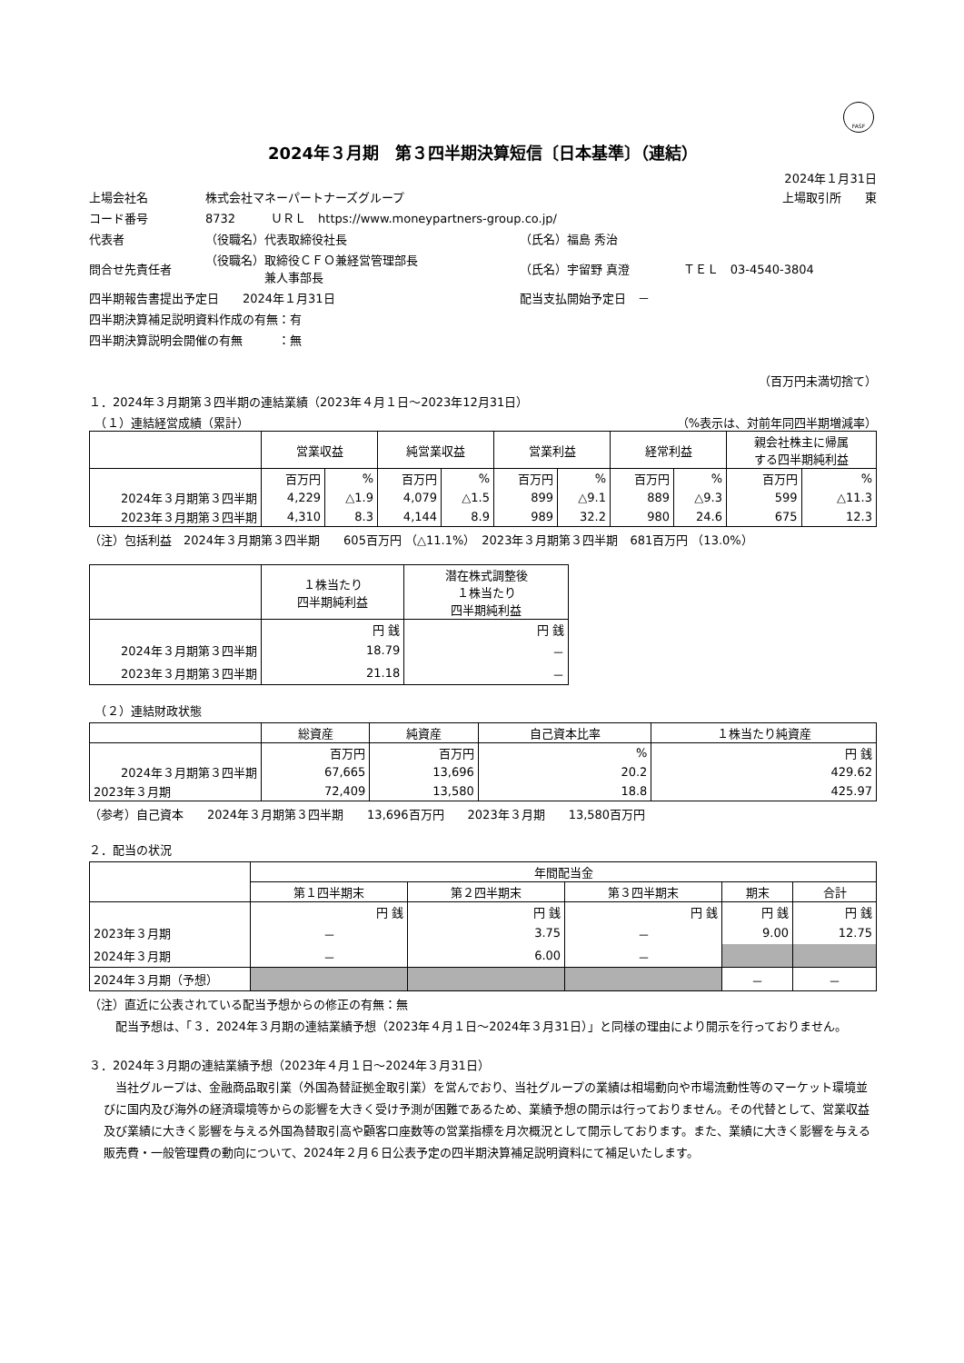FASF
2024年３月期　第３四半期決算短信〔日本基準〕（連結）
2024年１月31日
| 上場会社名 | 株式会社マネーパートナーズグループ | | | 上場取引所 東 |
| コード番号 | 8732 ＵＲＬ https://www.moneypartners-group.co.jp/ | | | |
| 代表者 | （役職名）代表取締役社長 | （氏名）福島 秀治 | | |
| 問合せ先責任者 | （役職名）取締役ＣＦＯ兼経営管理部長 兼人事部長 | （氏名）宇留野 真澄 | ＴＥＬ 03-4540-3804 | |
| 四半期報告書提出予定日 2024年１月31日 | | 配当支払開始予定日 － | | |
| 四半期決算補足説明資料作成の有無：有 | | | | |
| 四半期決算説明会開催の有無 ：無 | | | | |
（百万円未満切捨て）
１．2024年３月期第３四半期の連結業績（2023年４月１日～2023年12月31日）
　（１）連結経営成績（累計） （%表示は、対前年同四半期増減率）
| | 営業収益 | | 純営業収益 | | 営業利益 | | 経常利益 | | 親会社株主に帰属 する四半期純利益 | |
| --- | --- | --- | --- | --- | --- | --- | --- | --- | --- | --- |
| | 百万円 | % | 百万円 | % | 百万円 | % | 百万円 | % | 百万円 | % |
| 2024年３月期第３四半期 | 4,229 | △1.9 | 4,079 | △1.5 | 899 | △9.1 | 889 | △9.3 | 599 | △11.3 |
| 2023年３月期第３四半期 | 4,310 | 8.3 | 4,144 | 8.9 | 989 | 32.2 | 980 | 24.6 | 675 | 12.3 |
（注）包括利益　2024年３月期第３四半期　　605百万円 （△11.1%）　2023年３月期第３四半期　681百万円 （13.0%）
| | １株当たり 四半期純利益 | 潜在株式調整後 １株当たり 四半期純利益 |
| --- | --- | --- |
| | 円 銭 | 円 銭 |
| 2024年３月期第３四半期 | 18.79 | － |
| 2023年３月期第３四半期 | 21.18 | － |
　（２）連結財政状態
| | 総資産 | 純資産 | 自己資本比率 | １株当たり純資産 |
| --- | --- | --- | --- | --- |
| | 百万円 | 百万円 | % | 円 銭 |
| 2024年３月期第３四半期 | 67,665 | 13,696 | 20.2 | 429.62 |
| 2023年３月期 | 72,409 | 13,580 | 18.8 | 425.97 |
（参考）自己資本　　2024年３月期第３四半期　　13,696百万円　　2023年３月期　　13,580百万円
２．配当の状況
| | 年間配当金 | | | | |
| --- | --- | --- | --- | --- | --- |
| | 第１四半期末 | 第２四半期末 | 第３四半期末 | 期末 | 合計 |
| | 円 銭 | 円 銭 | 円 銭 | 円 銭 | 円 銭 |
| 2023年３月期 | － | 3.75 | － | 9.00 | 12.75 |
| 2024年３月期 | － | 6.00 | － | | |
| 2024年３月期（予想） | | | | － | － |
（注）直近に公表されている配当予想からの修正の有無：無
　配当予想は、「３．2024年３月期の連結業績予想（2023年４月１日～2024年３月31日）」と同様の理由により開示を行っておりません。
３．2024年３月期の連結業績予想（2023年４月１日～2024年３月31日）
　当社グループは、金融商品取引業（外国為替証拠金取引業）を営んでおり、当社グループの業績は相場動向や市場流動性等のマーケット環境並びに国内及び海外の経済環境等からの影響を大きく受け予測が困難であるため、業績予想の開示は行っておりません。その代替として、営業収益及び業績に大きく影響を与える外国為替取引高や顧客口座数等の営業指標を月次概況として開示しております。また、業績に大きく影響を与える販売費・一般管理費の動向について、2024年２月６日公表予定の四半期決算補足説明資料にて補足いたします。